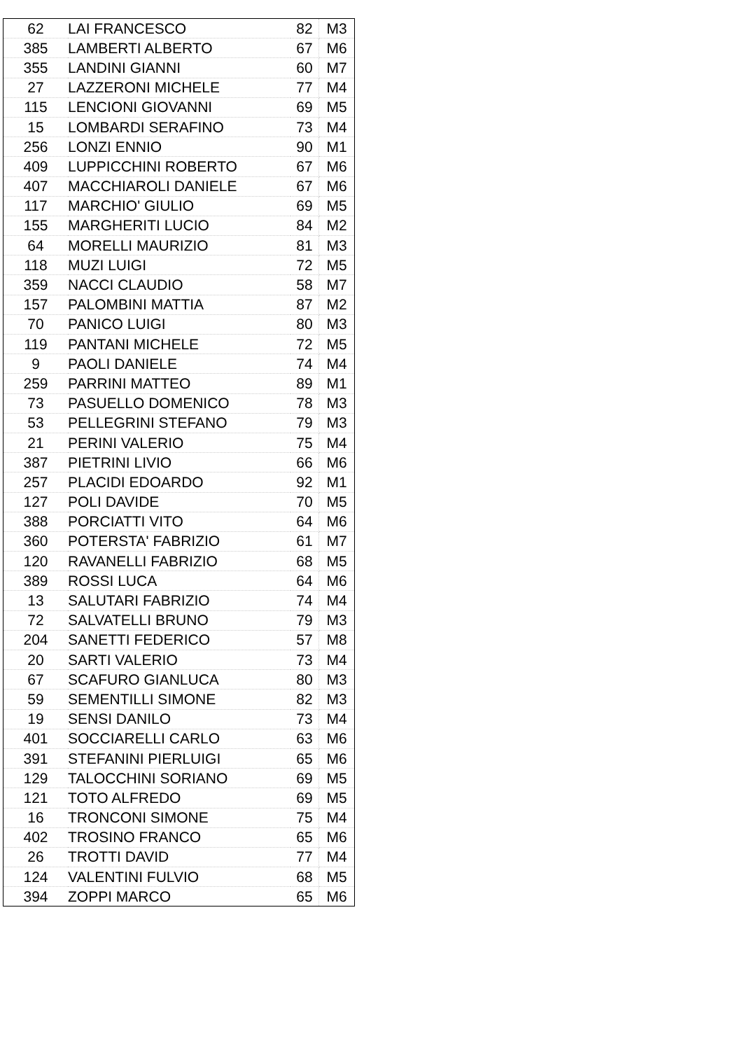| 62 | LAI FRANCESCO | 82 | M3 |
| 385 | LAMBERTI ALBERTO | 67 | M6 |
| 355 | LANDINI GIANNI | 60 | M7 |
| 27 | LAZZERONI MICHELE | 77 | M4 |
| 115 | LENCIONI GIOVANNI | 69 | M5 |
| 15 | LOMBARDI SERAFINO | 73 | M4 |
| 256 | LONZI ENNIO | 90 | M1 |
| 409 | LUPPICCHINI ROBERTO | 67 | M6 |
| 407 | MACCHIAROLI DANIELE | 67 | M6 |
| 117 | MARCHIO' GIULIO | 69 | M5 |
| 155 | MARGHERITI LUCIO | 84 | M2 |
| 64 | MORELLI MAURIZIO | 81 | M3 |
| 118 | MUZI LUIGI | 72 | M5 |
| 359 | NACCI CLAUDIO | 58 | M7 |
| 157 | PALOMBINI MATTIA | 87 | M2 |
| 70 | PANICO LUIGI | 80 | M3 |
| 119 | PANTANI MICHELE | 72 | M5 |
| 9 | PAOLI DANIELE | 74 | M4 |
| 259 | PARRINI MATTEO | 89 | M1 |
| 73 | PASUELLO DOMENICO | 78 | M3 |
| 53 | PELLEGRINI STEFANO | 79 | M3 |
| 21 | PERINI VALERIO | 75 | M4 |
| 387 | PIETRINI LIVIO | 66 | M6 |
| 257 | PLACIDI EDOARDO | 92 | M1 |
| 127 | POLI DAVIDE | 70 | M5 |
| 388 | PORCIATTI VITO | 64 | M6 |
| 360 | POTERSTA' FABRIZIO | 61 | M7 |
| 120 | RAVANELLI FABRIZIO | 68 | M5 |
| 389 | ROSSI LUCA | 64 | M6 |
| 13 | SALUTARI FABRIZIO | 74 | M4 |
| 72 | SALVATELLI BRUNO | 79 | M3 |
| 204 | SANETTI FEDERICO | 57 | M8 |
| 20 | SARTI VALERIO | 73 | M4 |
| 67 | SCAFURO GIANLUCA | 80 | M3 |
| 59 | SEMENTILLI SIMONE | 82 | M3 |
| 19 | SENSI DANILO | 73 | M4 |
| 401 | SOCCIARELLI CARLO | 63 | M6 |
| 391 | STEFANINI PIERLUIGI | 65 | M6 |
| 129 | TALOCCHINI SORIANO | 69 | M5 |
| 121 | TOTO ALFREDO | 69 | M5 |
| 16 | TRONCONI SIMONE | 75 | M4 |
| 402 | TROSINO FRANCO | 65 | M6 |
| 26 | TROTTI DAVID | 77 | M4 |
| 124 | VALENTINI FULVIO | 68 | M5 |
| 394 | ZOPPI MARCO | 65 | M6 |